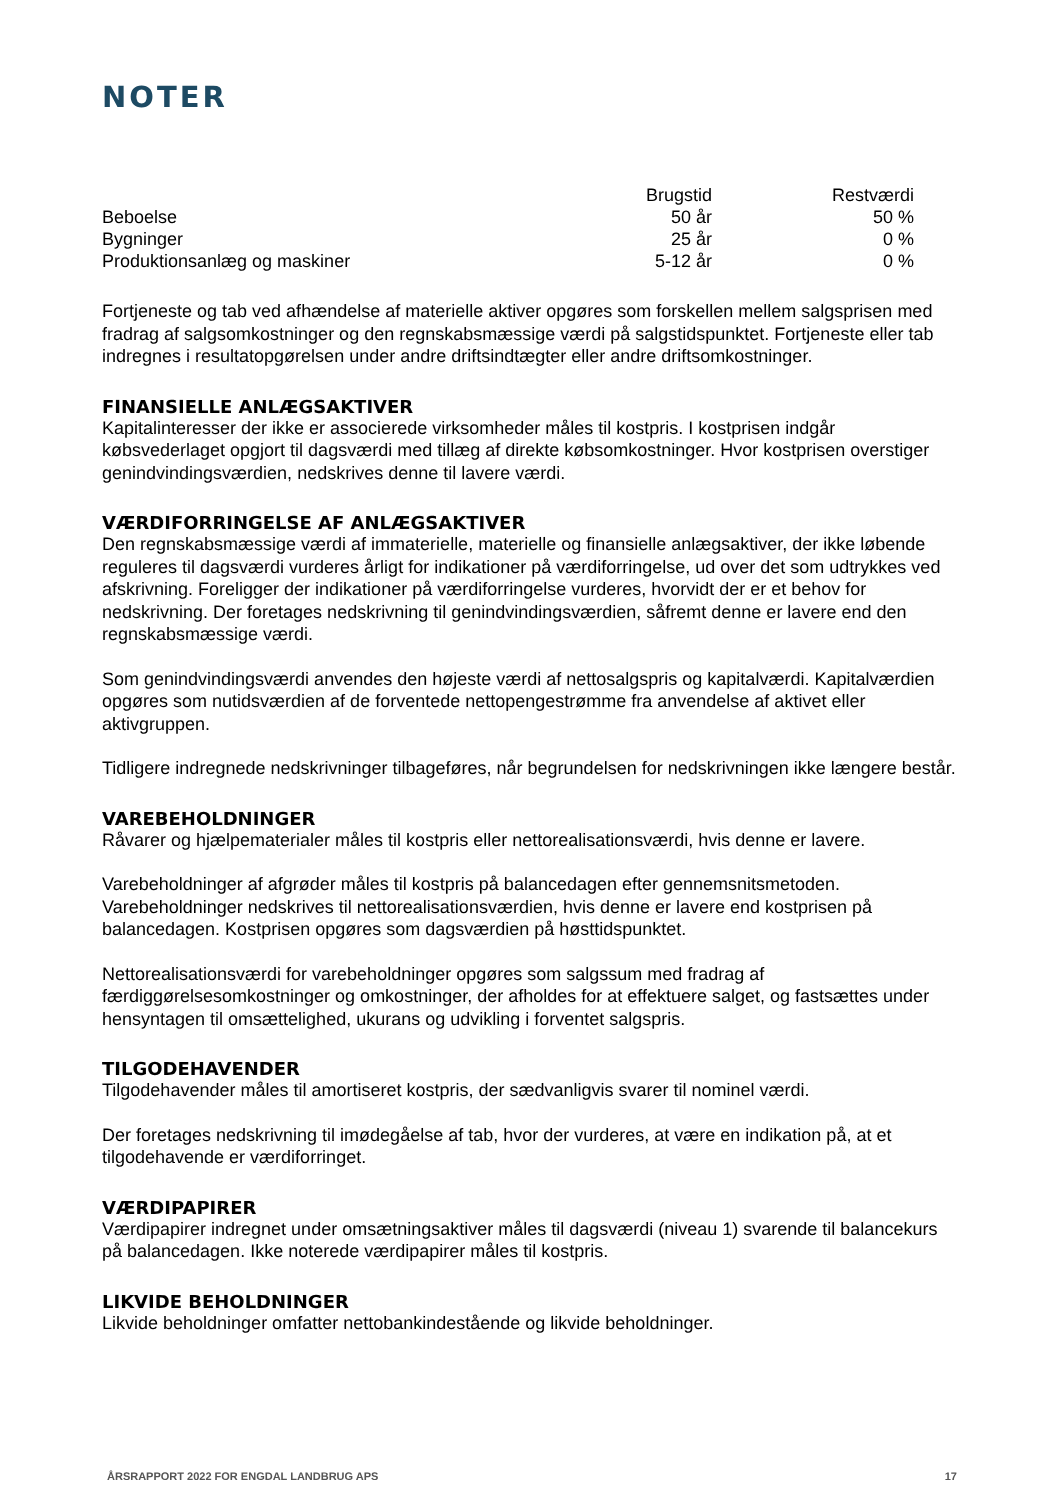NOTER
| | Brugstid | Restværdi |
| --- | --- | --- |
| Beboelse | 50 år | 50 % |
| Bygninger | 25 år | 0 % |
| Produktionsanlæg og maskiner | 5-12 år | 0 % |
Fortjeneste og tab ved afhændelse af materielle aktiver opgøres som forskellen mellem salgsprisen med fradrag af salgsomkostninger og den regnskabsmæssige værdi på salgstidspunktet. Fortjeneste eller tab indregnes i resultatopgørelsen under andre driftsindtægter eller andre driftsomkostninger.
FINANSIELLE ANLÆGSAKTIVER
Kapitalinteresser der ikke er associerede virksomheder måles til kostpris. I kostprisen indgår købsvederlaget opgjort til dagsværdi med tillæg af direkte købsomkostninger. Hvor kostprisen overstiger genindvindingsværdien, nedskrives denne til lavere værdi.
VÆRDIFORRINGELSE AF ANLÆGSAKTIVER
Den regnskabsmæssige værdi af immaterielle, materielle og finansielle anlægsaktiver, der ikke løbende reguleres til dagsværdi vurderes årligt for indikationer på værdiforringelse, ud over det som udtrykkes ved afskrivning. Foreligger der indikationer på værdiforringelse vurderes, hvorvidt der er et behov for nedskrivning. Der foretages nedskrivning til genindvindingsværdien, såfremt denne er lavere end den regnskabsmæssige værdi.
Som genindvindingsværdi anvendes den højeste værdi af nettosalgspris og kapitalværdi. Kapitalværdien opgøres som nutidsværdien af de forventede nettopengestrømme fra anvendelse af aktivet eller aktivgruppen.
Tidligere indregnede nedskrivninger tilbageføres, når begrundelsen for nedskrivningen ikke længere består.
VAREBEHOLDNINGER
Råvarer og hjælpematerialer måles til kostpris eller nettorealisationsværdi, hvis denne er lavere.
Varebeholdninger af afgrøder måles til kostpris på balancedagen efter gennemsnitsmetoden. Varebeholdninger nedskrives til nettorealisationsværdien, hvis denne er lavere end kostprisen på balancedagen. Kostprisen opgøres som dagsværdien på høsttidspunktet.
Nettorealisationsværdi for varebeholdninger opgøres som salgssum med fradrag af færdiggørelsesomkostninger og omkostninger, der afholdes for at effektuere salget, og fastsættes under hensyntagen til omsættelighed, ukurans og udvikling i forventet salgspris.
TILGODEHAVENDER
Tilgodehavender måles til amortiseret kostpris, der sædvanligvis svarer til nominel værdi.
Der foretages nedskrivning til imødegåelse af tab, hvor der vurderes, at være en indikation på, at et tilgodehavende er værdiforringet.
VÆRDIPAPIRER
Værdipapirer indregnet under omsætningsaktiver måles til dagsværdi (niveau 1) svarende til balancekurs på balancedagen. Ikke noterede værdipapirer måles til kostpris.
LIKVIDE BEHOLDNINGER
Likvide beholdninger omfatter nettobankindestående og likvide beholdninger.
ÅRSRAPPORT 2022 FOR ENGDAL LANDBRUG APS 17